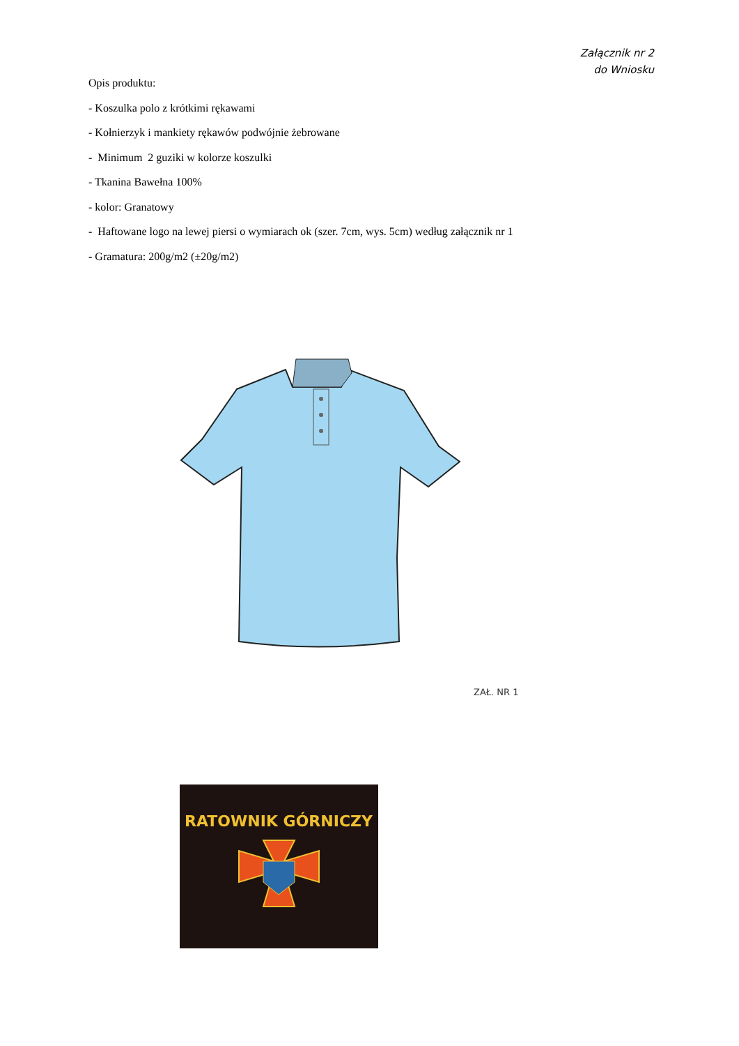Załącznik nr 2
do Wniosku
Opis produktu:
- Koszulka polo z krótkimi rękawami
- Kołnierzyk i mankiety rękawów podwójnie żebrowane
- Minimum 2 guziki w kolorze koszulki
- Tkanina Bawełna 100%
- kolor: Granatowy
- Haftowane logo na lewej piersi o wymiarach ok (szer. 7cm, wys. 5cm) według załącznik nr 1
- Gramatura: 200g/m2 (±20g/m2)
ZAŁ. NR 1
RATOWNIK GÓRNICZY